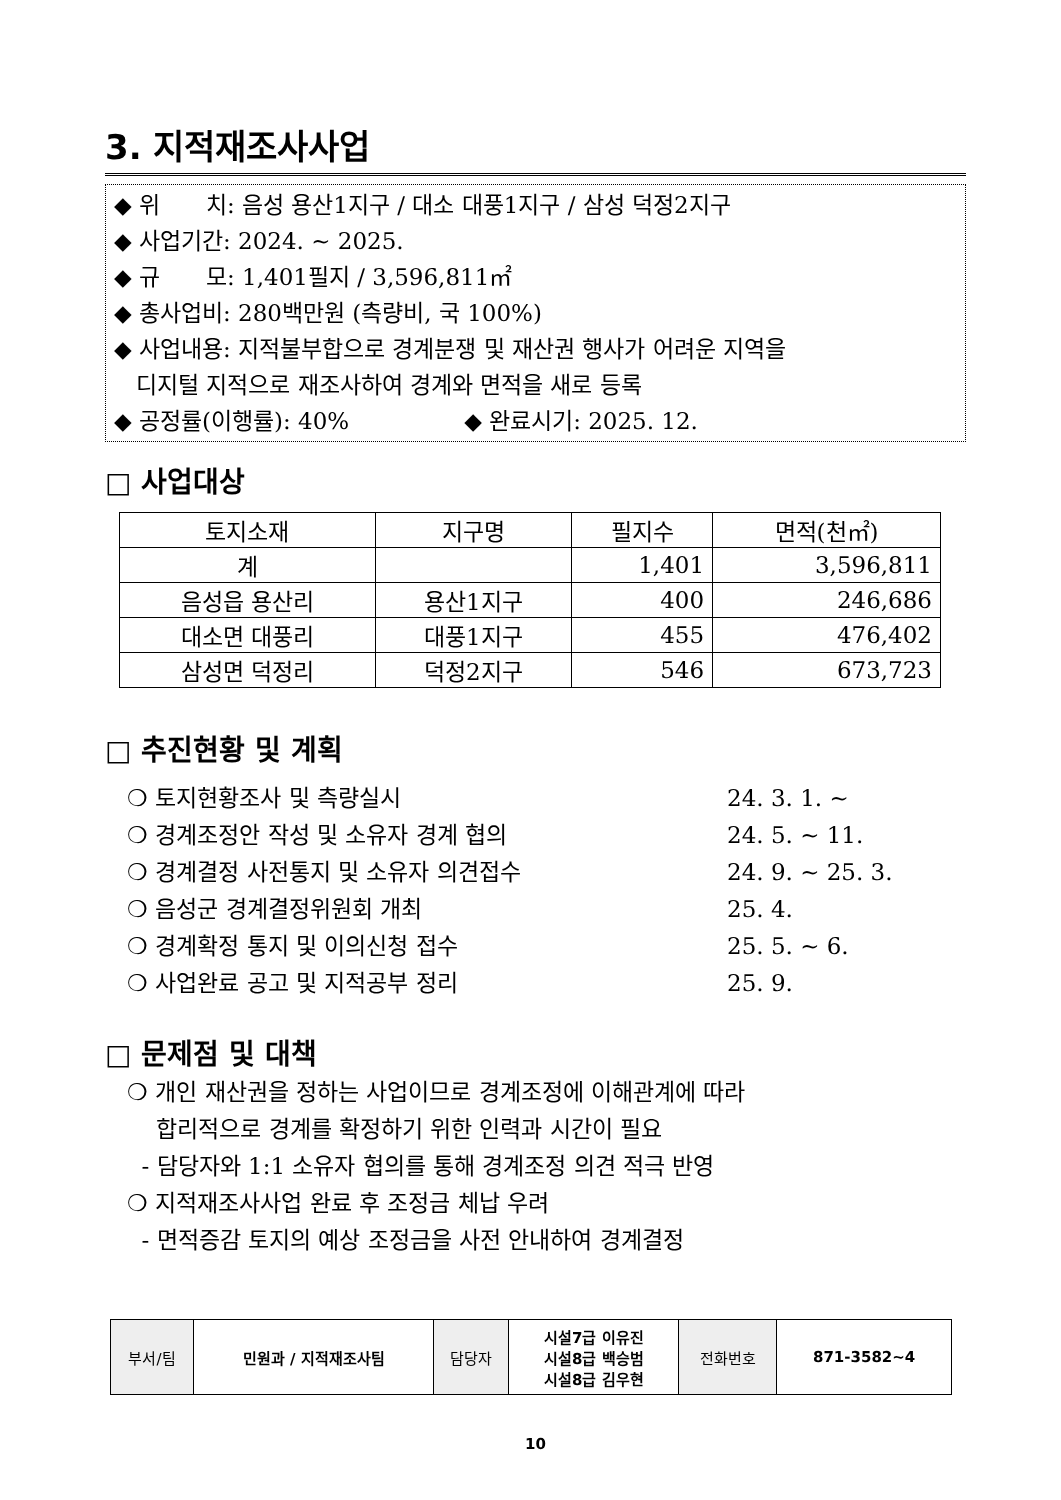3. 지적재조사사업
◆ 위　　치: 음성 용산1지구 / 대소 대풍1지구 / 삼성 덕정2지구
◆ 사업기간: 2024. ~ 2025.
◆ 규　　모: 1,401필지 / 3,596,811㎡
◆ 총사업비: 280백만원 (측량비, 국 100%)
◆ 사업내용: 지적불부합으로 경계분쟁 및 재산권 행사가 어려운 지역을
디지털 지적으로 재조사하여 경계와 면적을 새로 등록
◆ 공정률(이행률): 40%　　　　　◆ 완료시기: 2025. 12.
□ 사업대상
| 토지소재 | 지구명 | 필지수 | 면적(천㎡) |
| --- | --- | --- | --- |
| 계 | | 1,401 | 3,596,811 |
| 음성읍 용산리 | 용산1지구 | 400 | 246,686 |
| 대소면 대풍리 | 대풍1지구 | 455 | 476,402 |
| 삼성면 덕정리 | 덕정2지구 | 546 | 673,723 |
□ 추진현황 및 계획
❍ 토지현황조사 및 측량실시 24. 3. 1. ~
❍ 경계조정안 작성 및 소유자 경계 협의 24. 5. ~ 11.
❍ 경계결정 사전통지 및 소유자 의견접수 24. 9. ~ 25. 3.
❍ 음성군 경계결정위원회 개최 25. 4.
❍ 경계확정 통지 및 이의신청 접수 25. 5. ~ 6.
❍ 사업완료 공고 및 지적공부 정리 25. 9.
□ 문제점 및 대책
❍ 개인 재산권을 정하는 사업이므로 경계조정에 이해관계에 따라
합리적으로 경계를 확정하기 위한 인력과 시간이 필요
- 담당자와 1:1 소유자 협의를 통해 경계조정 의견 적극 반영
❍ 지적재조사사업 완료 후 조정금 체납 우려
- 면적증감 토지의 예상 조정금을 사전 안내하여 경계결정
| 부서/팀 | 민원과 / 지적재조사팀 | 담당자 | 시설7급 이유진 시설8급 백승범 시설8급 김우현 | 전화번호 | 871-3582~4 |
10